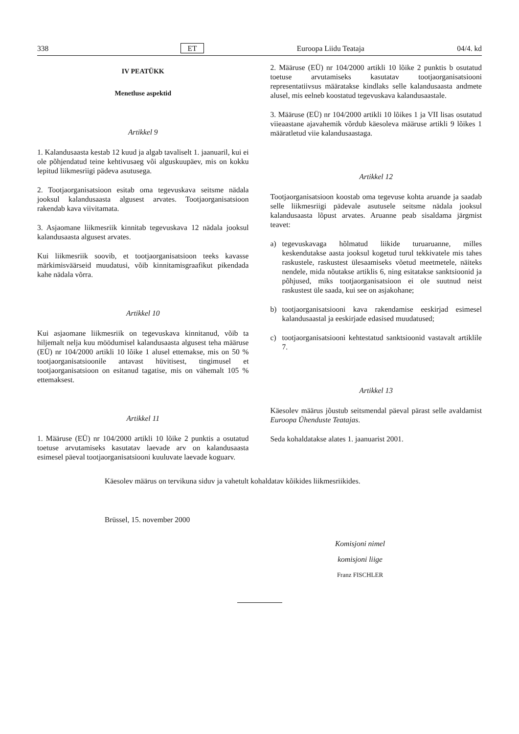338 ET Euroopa Liidu Teataja 04/4. kd
IV PEATÜKK
Menetluse aspektid
Artikkel 9
1. Kalandusaasta kestab 12 kuud ja algab tavaliselt 1. jaanuaril, kui ei ole põhjendatud teine kehtivusaeg või alguskuupäev, mis on kokku lepitud liikmesriigi pädeva asutusega.
2. Tootjaorganisatsioon esitab oma tegevuskava seitsme nädala jooksul kalandusaasta algusest arvates. Tootjaorganisatsioon rakendab kava viivitamata.
3. Asjaomane liikmesriik kinnitab tegevuskava 12 nädala jooksul kalandusaasta algusest arvates.
Kui liikmesriik soovib, et tootjaorganisatsioon teeks kavasse märkimisväärseid muudatusi, võib kinnitamisgraafikut pikendada kahe nädala võrra.
Artikkel 10
Kui asjaomane liikmesriik on tegevuskava kinnitanud, võib ta hiljemalt nelja kuu möödumisel kalandusaasta algusest teha määruse (EÜ) nr 104/2000 artikli 10 lõike 1 alusel ettemakse, mis on 50 % tootjaorganisatsioonile antavast hüvitisest, tingimusel et tootjaorganisatsioon on esitanud tagatise, mis on vähemalt 105 % ettemaksest.
Artikkel 11
1. Määruse (EÜ) nr 104/2000 artikli 10 lõike 2 punktis a osutatud toetuse arvutamiseks kasutatav laevade arv on kalandusaasta esimesel päeval tootjaorganisatsiooni kuuluvate laevade koguarv.
2. Määruse (EÜ) nr 104/2000 artikli 10 lõike 2 punktis b osutatud toetuse arvutamiseks kasutatav tootjaorganisatsiooni representatiivsus määratakse kindlaks selle kalandusaasta andmete alusel, mis eelneb koostatud tegevuskava kalandusaastale.
3. Määruse (EÜ) nr 104/2000 artikli 10 lõikes 1 ja VII lisas osutatud viieaastane ajavahemik võrdub käesoleva määruse artikli 9 lõikes 1 määratletud viie kalandusaastaga.
Artikkel 12
Tootjaorganisatsioon koostab oma tegevuse kohta aruande ja saadab selle liikmesriigi pädevale asutusele seitsme nädala jooksul kalandusaasta lõpust arvates. Aruanne peab sisaldama järgmist teavet:
a) tegevuskavaga hõlmatud liikide turuaruanne, milles keskendutakse aasta jooksul kogetud turul tekkivatele mis tahes raskustele, raskustest ülesaamiseks võetud meetmetele, näiteks nendele, mida nõutakse artiklis 6, ning esitatakse sanktsioonid ja põhjused, miks tootjaorganisatsioon ei ole suutnud neist raskustest üle saada, kui see on asjakohane;
b) tootjaorganisatsiooni kava rakendamise eeskirjad esimesel kalandusaastal ja eeskirjade edasised muudatused;
c) tootjaorganisatsiooni kehtestatud sanktsioonid vastavalt artiklile 7.
Artikkel 13
Käesolev määrus jõustub seitsmendal päeval pärast selle avaldamist Euroopa Ühenduste Teatajas.
Seda kohaldatakse alates 1. jaanuarist 2001.
Käesolev määrus on tervikuna siduv ja vahetult kohaldatav kõikides liikmesriikides.
Brüssel, 15. november 2000
Komisjoni nimel
komisjoni liige
Franz FISCHLER